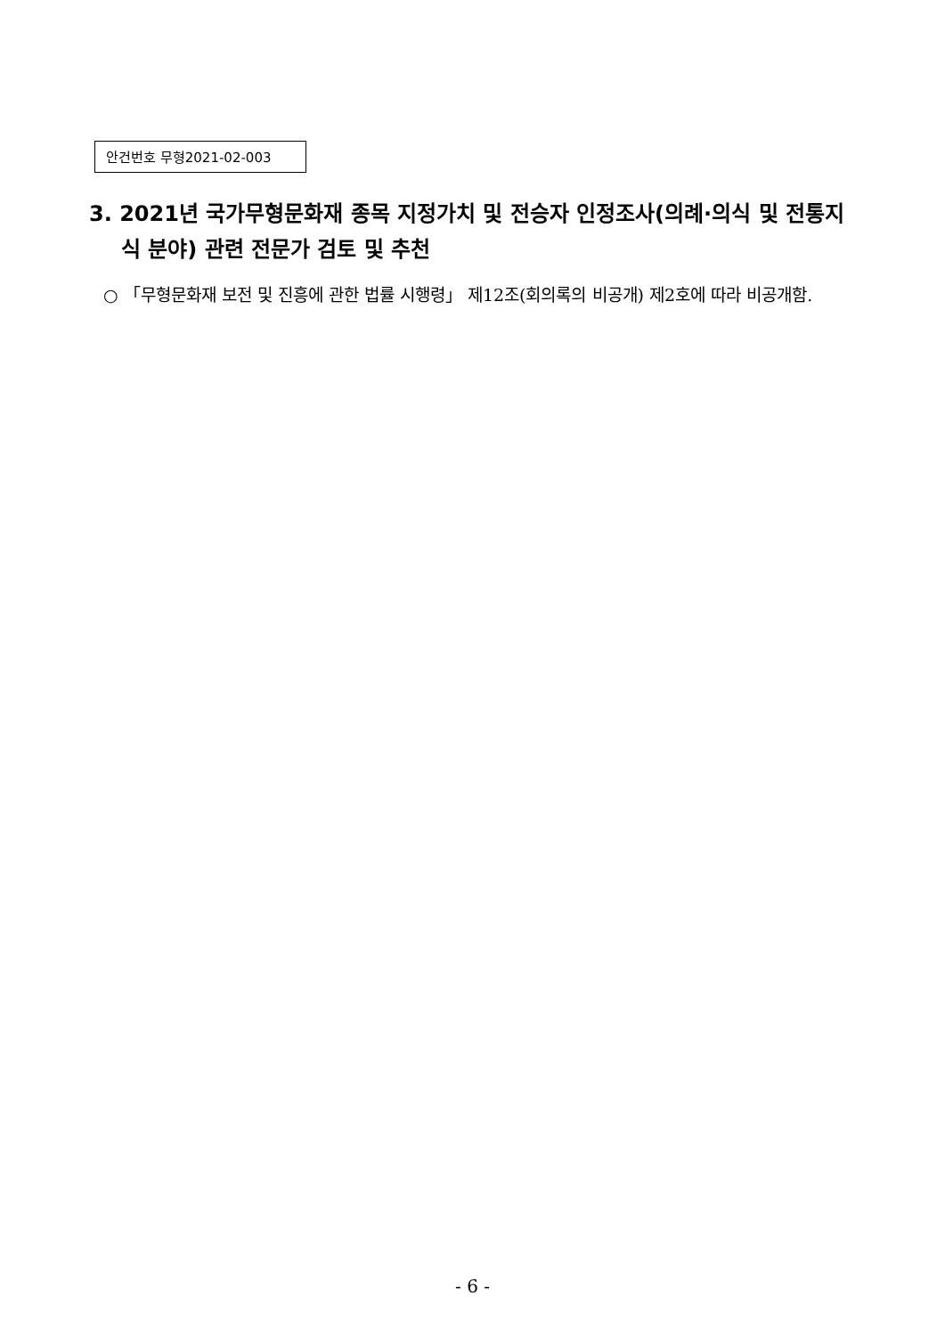안건번호 무형2021-02-003
3. 2021년 국가무형문화재 종목 지정가치 및 전승자 인정조사(의례·의식 및 전통지식 분야) 관련 전문가 검토 및 추천
○ 「무형문화재 보전 및 진흥에 관한 법률 시행령」 제12조(회의록의 비공개) 제2호에 따라 비공개함.
- 6 -